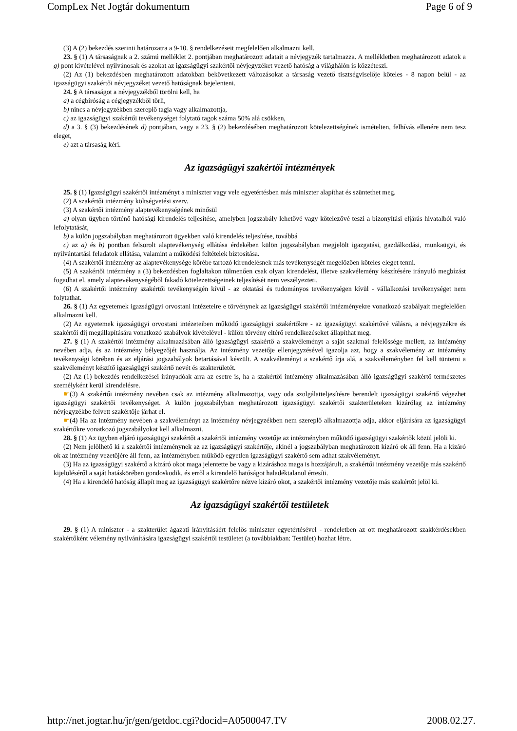CompLex Net Jogtár dokumentum Page 6 of 9
(3) A (2) bekezdés szerinti határozatra a 9-10. § rendelkezéseit megfelelően alkalmazni kell.
23. § (1) A társaságnak a 2. számú melléklet 2. pontjában meghatározott adatait a névjegyzék tartalmazza. A mellékletben meghatározott adatok a g) pont kivételével nyilvánosak és azokat az igazságügyi szakértői névjegyzéket vezető hatóság a világhálón is közzéteszi.
(2) Az (1) bekezdésben meghatározott adatokban bekövetkezett változásokat a társaság vezető tisztségviselője köteles - 8 napon belül - az igazságügyi szakértői névjegyzéket vezető hatóságnak bejelenteni.
24. § A társaságot a névjegyzékből törölni kell, ha
a) a cégbíróság a cégjegyzékből törli,
b) nincs a névjegyzékben szereplő tagja vagy alkalmazottja,
c) az igazságügyi szakértői tevékenységet folytató tagok száma 50% alá csökken,
d) a 3. § (3) bekezdésének d) pontjában, vagy a 23. § (2) bekezdésében meghatározott kötelezettségének ismételten, felhívás ellenére nem tesz eleget,
e) azt a társaság kéri.
Az igazságügyi szakértői intézmények
25. § (1) Igazságügyi szakértői intézményt a miniszter vagy vele egyetértésben más miniszter alapíthat és szüntethet meg.
(2) A szakértői intézmény költségvetési szerv.
(3) A szakértői intézmény alaptevékenységének minősül
a) olyan ügyben történő hatósági kirendelés teljesítése, amelyben jogszabály lehetővé vagy kötelezővé teszi a bizonyítási eljárás hivatalból való lefolytatását,
b) a külön jogszabályban meghatározott ügyekben való kirendelés teljesítése, továbbá
c) az a) és b) pontban felsorolt alaptevékenység ellátása érdekében külön jogszabályban megjelölt igazgatási, gazdálkodási, munkaügyi, és nyilvántartási feladatok ellátása, valamint a működési feltételek biztosítása.
(4) A szakértői intézmény az alaptevékenysége körébe tartozó kirendelésnek más tevékenységét megelőzően köteles eleget tenni.
(5) A szakértői intézmény a (3) bekezdésben foglaltakon túlmenően csak olyan kirendelést, illetve szakvélemény készítésére irányuló megbízást fogadhat el, amely alaptevékenységéből fakadó kötelezettségeinek teljesítését nem veszélyezteti.
(6) A szakértői intézmény szakértői tevékenységén kívül - az oktatási és tudományos tevékenységen kívül - vállalkozási tevékenységet nem folytathat.
26. § (1) Az egyetemek igazságügyi orvostani intézeteire e törvénynek az igazságügyi szakértői intézményekre vonatkozó szabályait megfelelően alkalmazni kell.
(2) Az egyetemek igazságügyi orvostani intézeteiben működő igazságügyi szakértőkre - az igazságügyi szakértővé válásra, a névjegyzékre és szakértői díj megállapítására vonatkozó szabályok kivételével - külön törvény eltérő rendelkezéseket állapíthat meg.
27. § (1) A szakértői intézmény alkalmazásában álló igazságügyi szakértő a szakvéleményt a saját szakmai felelőssége mellett, az intézmény nevében adja, és az intézmény bélyegzőjét használja. Az intézmény vezetője ellenjegyzésével igazolja azt, hogy a szakvélemény az intézmény tevékenységi körében és az eljárási jogszabályok betartásával készült. A szakvéleményt a szakértő írja alá, a szakvéleményben fel kell tüntetni a szakvéleményt készítő igazságügyi szakértő nevét és szakterületét.
(2) Az (1) bekezdés rendelkezései irányadóak arra az esetre is, ha a szakértői intézmény alkalmazásában álló igazságügyi szakértő természetes személyként kerül kirendelésre.
☛(3) A szakértői intézmény nevében csak az intézmény alkalmazottja, vagy oda szolgálatteljesítésre berendelt igazságügyi szakértő végezhet igazságügyi szakértői tevékenységet. A külön jogszabályban meghatározott igazságügyi szakértői szakterületeken kizárólag az intézmény névjegyzékbe felvett szakértője járhat el.
☛(4) Ha az intézmény nevében a szakvéleményt az intézmény névjegyzékben nem szereplő alkalmazottja adja, akkor eljárására az igazságügyi szakértőkre vonatkozó jogszabályokat kell alkalmazni.
28. § (1) Az ügyben eljáró igazságügyi szakértőt a szakértői intézmény vezetője az intézményben működő igazságügyi szakértők közül jelöli ki.
(2) Nem jelölhető ki a szakértői intézménynek az az igazságügyi szakértője, akinél a jogszabályban meghatározott kizáró ok áll fenn. Ha a kizáró ok az intézmény vezetőjére áll fenn, az intézményben működő egyetlen igazságügyi szakértő sem adhat szakvéleményt.
(3) Ha az igazságügyi szakértő a kizáró okot maga jelentette be vagy a kizáráshoz maga is hozzájárult, a szakértői intézmény vezetője más szakértő kijelöléséről a saját hatáskörében gondoskodik, és erről a kirendelő hatóságot haladéktalanul értesíti.
(4) Ha a kirendelő hatóság állapít meg az igazságügyi szakértőre nézve kizáró okot, a szakértői intézmény vezetője más szakértőt jelöl ki.
Az igazságügyi szakértői testületek
29. § (1) A miniszter - a szakterület ágazati irányításáért felelős miniszter egyetértésével - rendeletben az ott meghatározott szakkérdésekben szakértőként vélemény nyilvánítására igazságügyi szakértői testületet (a továbbiakban: Testület) hozhat létre.
http://net.jogtar.hu/jr/gen/getdoc.cgi?docid=A0500047.TV 2008.02.27.